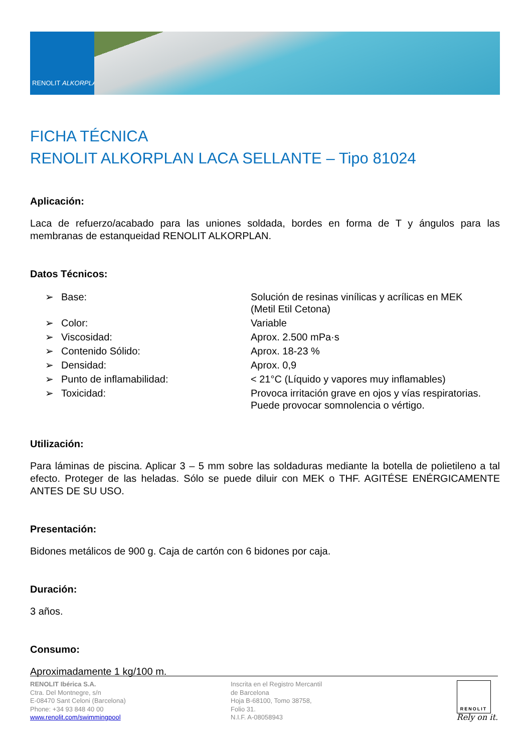RENOLIT ALKORPLAN
FICHA TÉCNICA
RENOLIT ALKORPLAN LACA SELLANTE – Tipo 81024
Aplicación:
Laca de refuerzo/acabado para las uniones soldada, bordes en forma de T y ángulos para las membranas de estanqueidad RENOLIT ALKORPLAN.
Datos Técnicos:
| ➢ | Base: | Solución de resinas vinílicas y acrílicas en MEK (Metil Etil Cetona) |
| ➢ | Color: | Variable |
| ➢ | Viscosidad: | Aprox. 2.500 mPa·s |
| ➢ | Contenido Sólido: | Aprox. 18-23 % |
| ➢ | Densidad: | Aprox. 0,9 |
| ➢ | Punto de inflamabilidad: | < 21°C (Líquido y vapores muy inflamables) |
| ➢ | Toxicidad: | Provoca irritación grave en ojos y vías respiratorias. Puede provocar somnolencia o vértigo. |
Utilización:
Para láminas de piscina. Aplicar 3 – 5 mm sobre las soldaduras mediante la botella de polietileno a tal efecto. Proteger de las heladas. Sólo se puede diluir con MEK o THF. AGITÉSE ENÉRGICAMENTE ANTES DE SU USO.
Presentación:
Bidones metálicos de 900 g. Caja de cartón con 6 bidones por caja.
Duración:
3 años.
Consumo:
Aproximadamente 1 kg/100 m.
RENOLIT Ibérica S.A.
Ctra. Del Montnegre, s/n
E-08470 Sant Celoni (Barcelona)
Phone: +34 93 848 40 00
www.renolit.com/swimmingpool
Inscrita en el Registro Mercantil
de Barcelona
Hoja B-68100, Tomo 38758,
Folio 31.
N.I.F. A-08058943
RENOLIT
Rely on it.